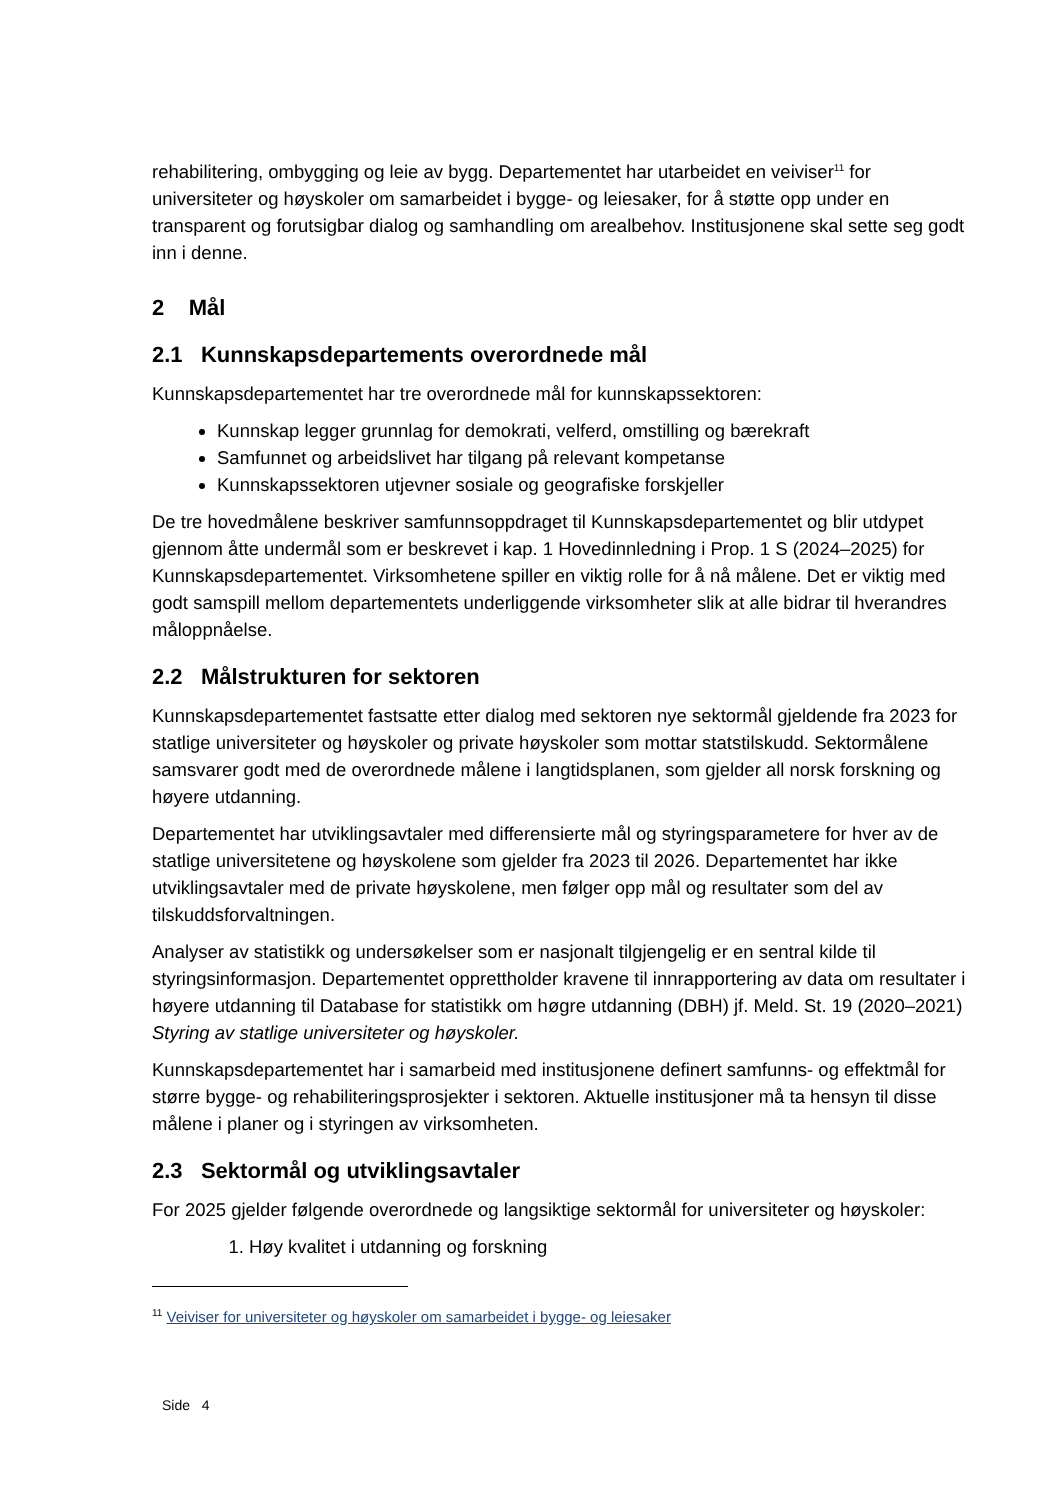rehabilitering, ombygging og leie av bygg. Departementet har utarbeidet en veiviser<sup>11</sup> for universiteter og høyskoler om samarbeidet i bygge- og leiesaker, for å støtte opp under en transparent og forutsigbar dialog og samhandling om arealbehov. Institusjonene skal sette seg godt inn i denne.
2 Mål
2.1 Kunnskapsdepartements overordnede mål
Kunnskapsdepartementet har tre overordnede mål for kunnskapssektoren:
Kunnskap legger grunnlag for demokrati, velferd, omstilling og bærekraft
Samfunnet og arbeidslivet har tilgang på relevant kompetanse
Kunnskapssektoren utjevner sosiale og geografiske forskjeller
De tre hovedmålene beskriver samfunnsoppdraget til Kunnskapsdepartementet og blir utdypet gjennom åtte undermål som er beskrevet i kap. 1 Hovedinnledning i Prop. 1 S (2024–2025) for Kunnskapsdepartementet. Virksomhetene spiller en viktig rolle for å nå målene. Det er viktig med godt samspill mellom departementets underliggende virksomheter slik at alle bidrar til hverandres måloppnåelse.
2.2 Målstrukturen for sektoren
Kunnskapsdepartementet fastsatte etter dialog med sektoren nye sektormål gjeldende fra 2023 for statlige universiteter og høyskoler og private høyskoler som mottar statstilskudd. Sektormålene samsvarer godt med de overordnede målene i langtidsplanen, som gjelder all norsk forskning og høyere utdanning.
Departementet har utviklingsavtaler med differensierte mål og styringsparametere for hver av de statlige universitetene og høyskolene som gjelder fra 2023 til 2026. Departementet har ikke utviklingsavtaler med de private høyskolene, men følger opp mål og resultater som del av tilskuddsforvaltningen.
Analyser av statistikk og undersøkelser som er nasjonalt tilgjengelig er en sentral kilde til styringsinformasjon. Departementet opprettholder kravene til innrapportering av data om resultater i høyere utdanning til Database for statistikk om høgre utdanning (DBH) jf. Meld. St. 19 (2020–2021) Styring av statlige universiteter og høyskoler.
Kunnskapsdepartementet har i samarbeid med institusjonene definert samfunns- og effektmål for større bygge- og rehabiliteringsprosjekter i sektoren. Aktuelle institusjoner må ta hensyn til disse målene i planer og i styringen av virksomheten.
2.3 Sektormål og utviklingsavtaler
For 2025 gjelder følgende overordnede og langsiktige sektormål for universiteter og høyskoler:
1. Høy kvalitet i utdanning og forskning
<sup>11</sup> Veiviser for universiteter og høyskoler om samarbeidet i bygge- og leiesaker
Side 4